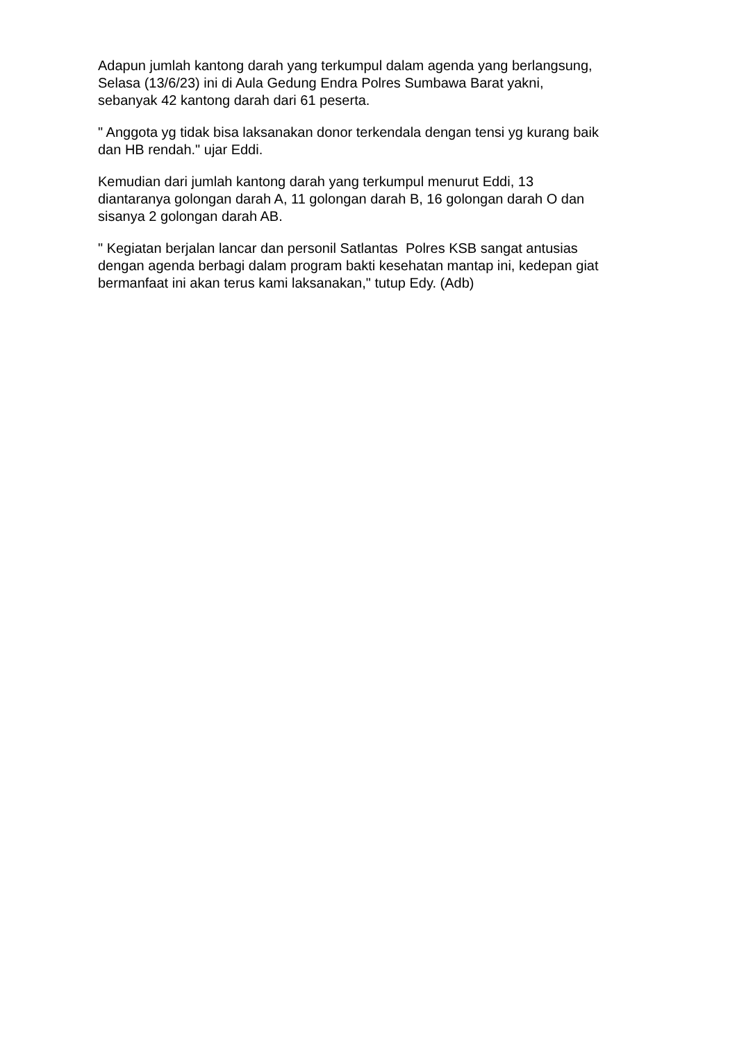Adapun jumlah kantong darah yang terkumpul dalam agenda yang berlangsung,
Selasa (13/6/23) ini di Aula Gedung Endra Polres Sumbawa Barat yakni,
sebanyak 42 kantong darah dari 61 peserta.
" Anggota yg tidak bisa laksanakan donor terkendala dengan tensi yg kurang baik
dan HB rendah." ujar Eddi.
Kemudian dari jumlah kantong darah yang terkumpul menurut Eddi, 13
diantaranya golongan darah A, 11 golongan darah B, 16 golongan darah O dan
sisanya 2 golongan darah AB.
" Kegiatan berjalan lancar dan personil Satlantas Polres KSB sangat antusias
dengan agenda berbagi dalam program bakti kesehatan mantap ini, kedepan giat
bermanfaat ini akan terus kami laksanakan," tutup Edy. (Adb)